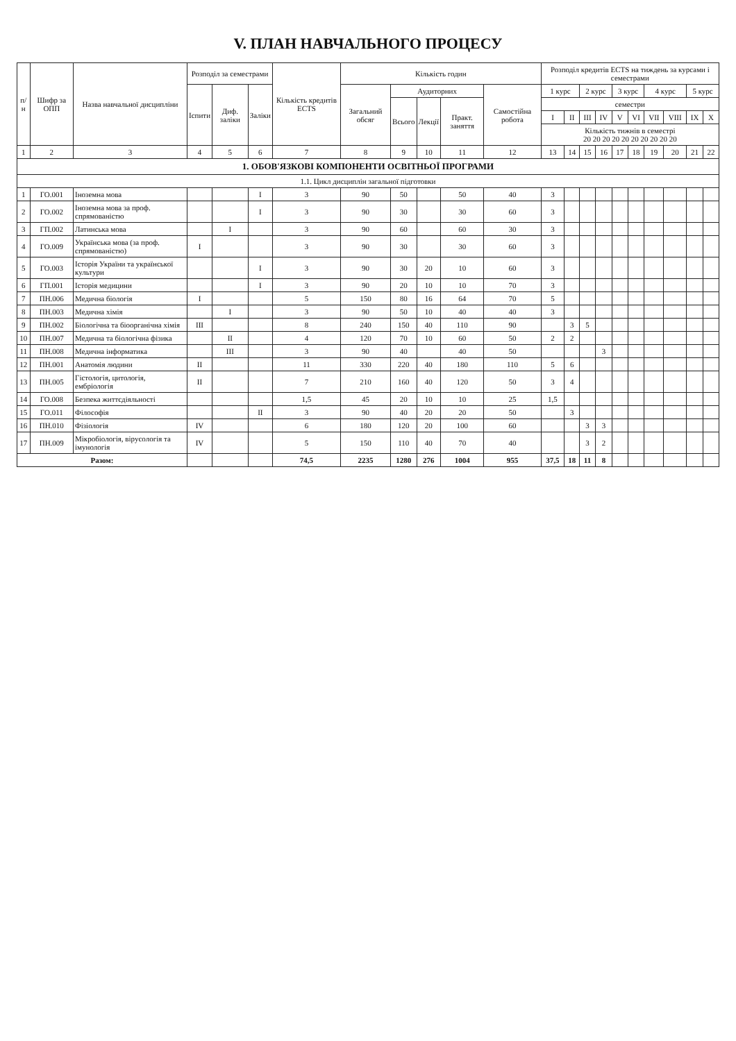V. ПЛАН НАВЧАЛЬНОГО ПРОЦЕСУ
| п/н | Шифр за ОПП | Назва навчальної дисципліни | Розподіл за семестрами | | | Кількість кредитів ECTS | Кількість годин | | | | | Розподіл кредитів ECTS на тиждень за курсами і семестрами | | | | | | | | | |
| --- | --- | --- | --- | --- | --- | --- | --- | --- | --- | --- | --- | --- | --- | --- | --- | --- | --- | --- | --- | --- | --- |
| | | | Іспити | Диф. заліки | Заліки | | Загальний обсяг | Аудиторних | | | Самостійна робота | 1 курс | | 2 курс | | 3 курс | | 4 курс | | 5 курс | |
| | | | | | | | | Всього | Лекції | Практ. заняття | | семестри | | | | | | | | | |
| | | | | | | | | | | | | I | II | III | IV | V | VI | VII | VIII | IX | X |
| | | | | | | | | | | | | Кількість тижнів в семестрі 20 20 20 20 20 20 20 20 20 20 | | | | | | | | | |
| 1 | 2 | 3 | 4 | 5 | 6 | 7 | 8 | 9 | 10 | 11 | 12 | 13 | 14 | 15 | 16 | 17 | 18 | 19 | 20 | 21 | 22 |
| 1. ОБОВ'ЯЗКОВІ КОМПОНЕНТИ ОСВІТНЬОЇ ПРОГРАМИ | | | | | | | | | | | | | | | | | | | | | |
| 1.1. Цикл дисциплін загальної підготовки | | | | | | | | | | | | | | | | | | | | | |
| 1 | ГО.001 | Іноземна мова | | | I | 3 | 90 | 50 | | 50 | 40 | 3 | | | | | | | | | |
| 2 | ГО.002 | Іноземна мова за проф. спрямованістю | | | I | 3 | 90 | 30 | | 30 | 60 | 3 | | | | | | | | | |
| 3 | ГП.002 | Латинська мова | | I | | 3 | 90 | 60 | | 60 | 30 | 3 | | | | | | | | | |
| 4 | ГО.009 | Українська мова (за проф. спрямованістю) | I | | | 3 | 90 | 30 | | 30 | 60 | 3 | | | | | | | | | |
| 5 | ГО.003 | Історія України та української культури | | | I | 3 | 90 | 30 | 20 | 10 | 60 | 3 | | | | | | | | | |
| 6 | ГП.001 | Історія медицини | | | I | 3 | 90 | 20 | 10 | 10 | 70 | 3 | | | | | | | | | |
| 7 | ПН.006 | Медична біологія | I | | | 5 | 150 | 80 | 16 | 64 | 70 | 5 | | | | | | | | | |
| 8 | ПН.003 | Медична хімія | | I | | 3 | 90 | 50 | 10 | 40 | 40 | 3 | | | | | | | | | |
| 9 | ПН.002 | Біологічна та біоорганічна хімія | III | | | 8 | 240 | 150 | 40 | 110 | 90 | | 3 | 5 | | | | | | | |
| 10 | ПН.007 | Медична та біологічна фізика | | II | | 4 | 120 | 70 | 10 | 60 | 50 | 2 | 2 | | | | | | | | |
| 11 | ПН.008 | Медична інформатика | | III | | 3 | 90 | 40 | | 40 | 50 | | | | 3 | | | | | | |
| 12 | ПН.001 | Анатомія людини | II | | | 11 | 330 | 220 | 40 | 180 | 110 | 5 | 6 | | | | | | | | |
| 13 | ПН.005 | Гістологія, цитологія, ембріологія | II | | | 7 | 210 | 160 | 40 | 120 | 50 | 3 | 4 | | | | | | | | |
| 14 | ГО.008 | Безпека життєдіяльності | | | | 1,5 | 45 | 20 | 10 | 10 | 25 | 1,5 | | | | | | | | | |
| 15 | ГО.011 | Філософія | | | II | 3 | 90 | 40 | 20 | 20 | 50 | | 3 | | | | | | | | |
| 16 | ПН.010 | Фізіологія | IV | | | 6 | 180 | 120 | 20 | 100 | 60 | | | 3 | 3 | | | | | | |
| 17 | ПН.009 | Мікробіологія, вірусологія та імунологія | IV | | | 5 | 150 | 110 | 40 | 70 | 40 | | | 3 | 2 | | | | | | |
| Разом: | | | | | | 74,5 | 2235 | 1280 | 276 | 1004 | 955 | 37,5 | 18 | 11 | 8 | | | | | | |